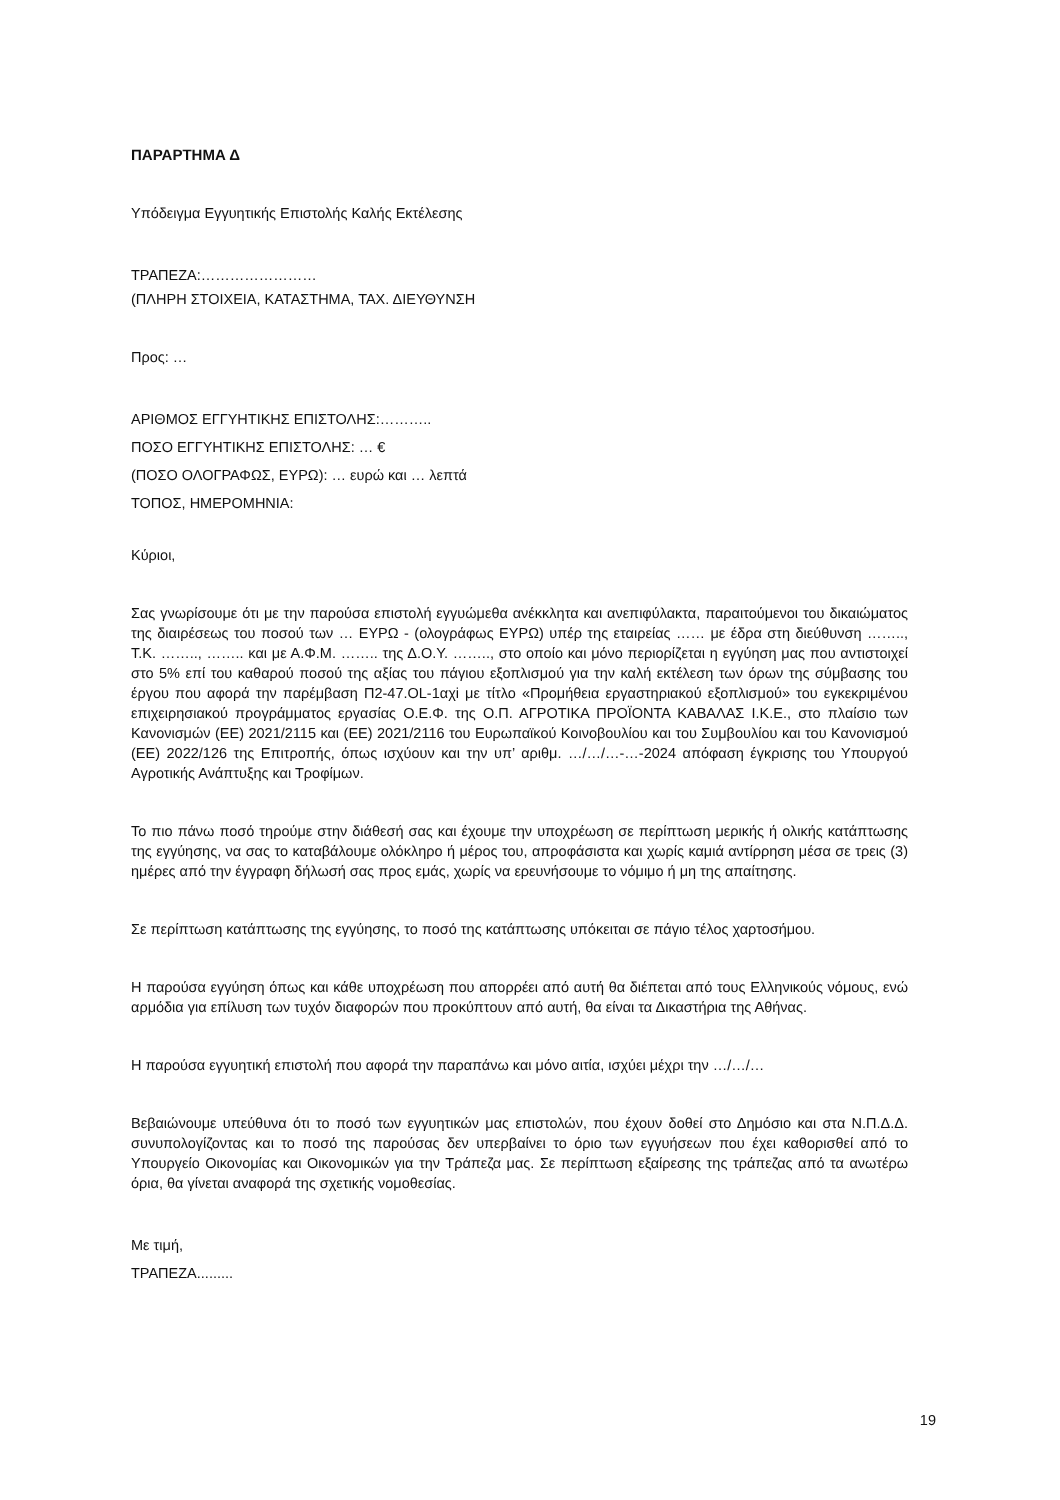ΠΑΡΑΡΤΗΜΑ Δ
Υπόδειγμα Εγγυητικής Επιστολής Καλής Εκτέλεσης
ΤΡΑΠΕΖΑ:……………………
(ΠΛΗΡΗ ΣΤΟΙΧΕΙΑ, ΚΑΤΑΣΤΗΜΑ, ΤΑΧ. ΔΙΕΥΘΥΝΣΗ
Προς: …
ΑΡΙΘΜΟΣ ΕΓΓΥΗΤΙΚΗΣ ΕΠΙΣΤΟΛΗΣ:………..
ΠΟΣΟ ΕΓΓΥΗΤΙΚΗΣ ΕΠΙΣΤΟΛΗΣ: … €
(ΠΟΣΟ ΟΛΟΓΡΑΦΩΣ, ΕΥΡΩ): … ευρώ και … λεπτά
ΤΟΠΟΣ, ΗΜΕΡΟΜΗΝΙΑ:
Κύριοι,
Σας γνωρίσουμε ότι με την παρούσα επιστολή εγγυώμεθα ανέκκλητα και ανεπιφύλακτα, παραιτούμενοι του δικαιώματος της διαιρέσεως του ποσού των … ΕΥΡΩ - (ολογράφως ΕΥΡΩ) υπέρ της εταιρείας …… με έδρα στη διεύθυνση …….., Τ.Κ. …….., …….. και με Α.Φ.Μ. …….. της Δ.Ο.Υ. …….., στο οποίο και μόνο περιορίζεται η εγγύηση μας που αντιστοιχεί στο 5% επί του καθαρού ποσού της αξίας του πάγιου εξοπλισμού για την καλή εκτέλεση των όρων της σύμβασης του έργου που αφορά την παρέμβαση Π2-47.OL-1αχi με τίτλο «Προμήθεια εργαστηριακού εξοπλισμού» του εγκεκριμένου επιχειρησιακού προγράμματος εργασίας Ο.Ε.Φ. της Ο.Π. ΑΓΡΟΤΙΚΑ ΠΡΟΪΟΝΤΑ ΚΑΒΑΛΑΣ Ι.Κ.Ε., στο πλαίσιο των Κανονισμών (ΕΕ) 2021/2115 και (ΕΕ) 2021/2116 του Ευρωπαϊκού Κοινοβουλίου και του Συμβουλίου και του Κανονισμού (ΕΕ) 2022/126 της Επιτροπής, όπως ισχύουν και την υπ’ αριθμ. …/…/…-…-2024 απόφαση έγκρισης του Υπουργού Αγροτικής Ανάπτυξης και Τροφίμων.
Το πιο πάνω ποσό τηρούμε στην διάθεσή σας και έχουμε την υποχρέωση σε περίπτωση μερικής ή ολικής κατάπτωσης της εγγύησης, να σας το καταβάλουμε ολόκληρο ή μέρος του, απροφάσιστα και χωρίς καμιά αντίρρηση μέσα σε τρεις (3) ημέρες από την έγγραφη δήλωσή σας προς εμάς, χωρίς να ερευνήσουμε το νόμιμο ή μη της απαίτησης.
Σε περίπτωση κατάπτωσης της εγγύησης, το ποσό της κατάπτωσης υπόκειται σε πάγιο τέλος χαρτοσήμου.
Η παρούσα εγγύηση όπως και κάθε υποχρέωση που απορρέει από αυτή θα διέπεται από τους Ελληνικούς νόμους, ενώ αρμόδια για επίλυση των τυχόν διαφορών που προκύπτουν από αυτή, θα είναι τα Δικαστήρια της Αθήνας.
Η παρούσα εγγυητική επιστολή που αφορά την παραπάνω και μόνο αιτία, ισχύει μέχρι την …/…/…
Βεβαιώνουμε υπεύθυνα ότι το ποσό των εγγυητικών μας επιστολών, που έχουν δοθεί στο Δημόσιο και στα Ν.Π.Δ.Δ. συνυπολογίζοντας και το ποσό της παρούσας δεν υπερβαίνει το όριο των εγγυήσεων που έχει καθορισθεί από το Υπουργείο Οικονομίας και Οικονομικών για την Τράπεζα μας. Σε περίπτωση εξαίρεσης της τράπεζας από τα ανωτέρω όρια, θα γίνεται αναφορά της σχετικής νομοθεσίας.
Με τιμή,
ΤΡΑΠΕΖΑ.........
19